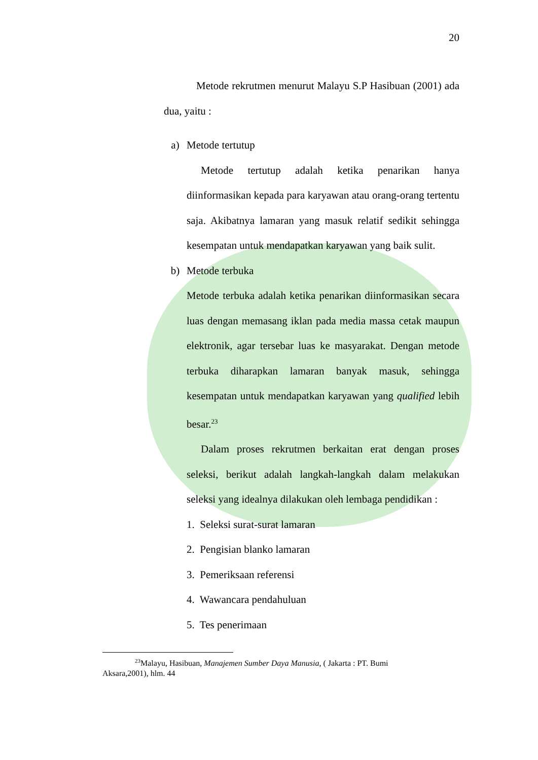20
Metode rekrutmen menurut Malayu S.P Hasibuan (2001) ada dua, yaitu :
a) Metode tertutup
Metode tertutup adalah ketika penarikan hanya diinformasikan kepada para karyawan atau orang-orang tertentu saja. Akibatnya lamaran yang masuk relatif sedikit sehingga kesempatan untuk mendapatkan karyawan yang baik sulit.
b) Metode terbuka
Metode terbuka adalah ketika penarikan diinformasikan secara luas dengan memasang iklan pada media massa cetak maupun elektronik, agar tersebar luas ke masyarakat. Dengan metode terbuka diharapkan lamaran banyak masuk, sehingga kesempatan untuk mendapatkan karyawan yang qualified lebih besar.<sup>23</sup>
Dalam proses rekrutmen berkaitan erat dengan proses seleksi, berikut adalah langkah-langkah dalam melakukan seleksi yang idealnya dilakukan oleh lembaga pendidikan :
1. Seleksi surat-surat lamaran
2. Pengisian blanko lamaran
3. Pemeriksaan referensi
4. Wawancara pendahuluan
5. Tes penerimaan
<sup>23</sup> Malayu, Hasibuan, Manajemen Sumber Daya Manusia, ( Jakarta : PT. Bumi Aksara,2001), hlm. 44